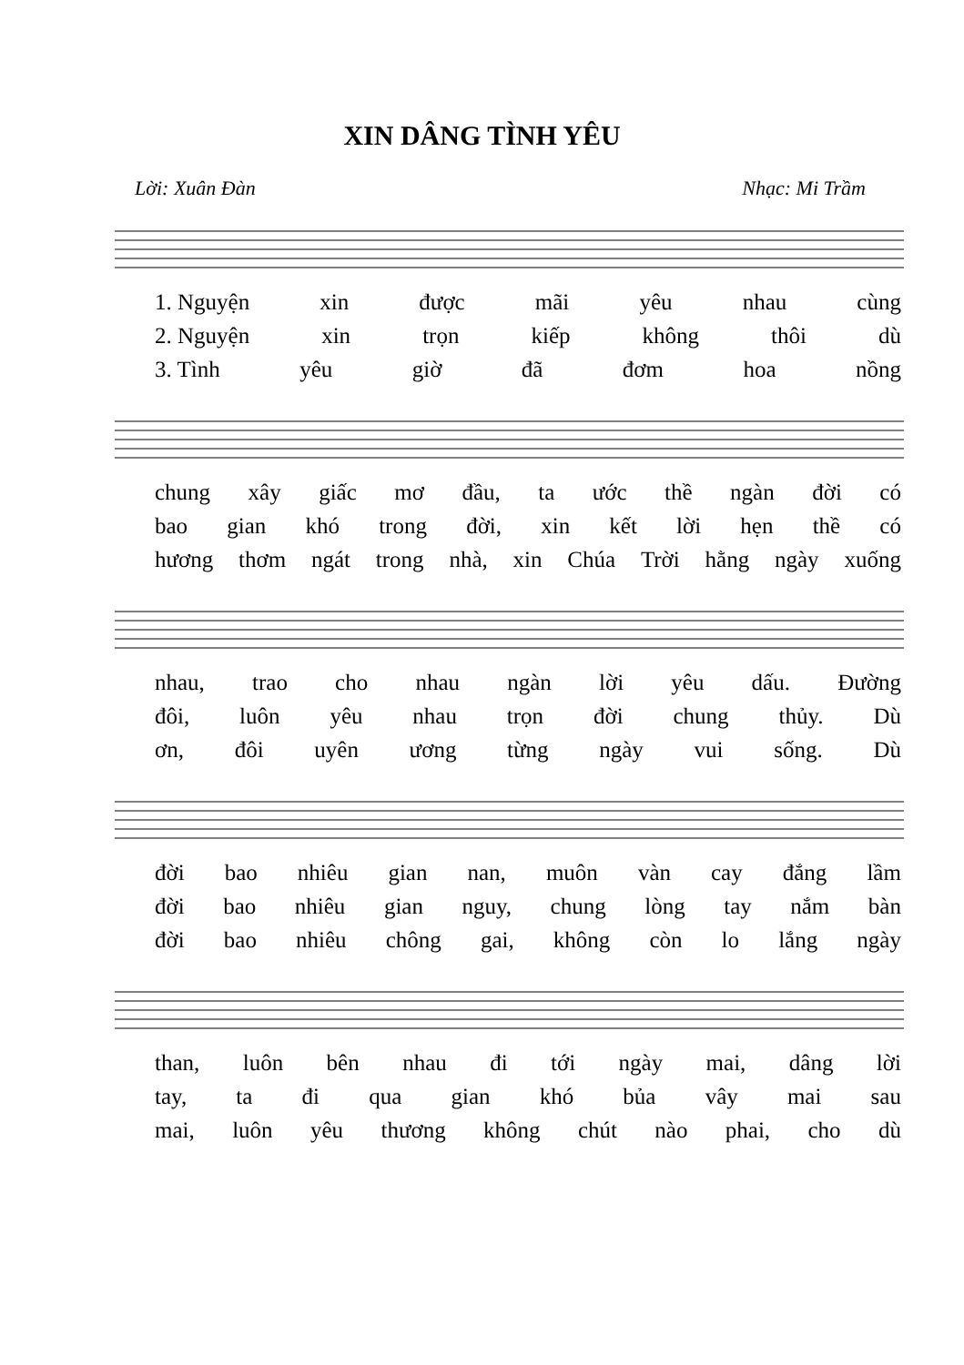XIN DÂNG TÌNH YÊU
Lời: Xuân Đàn Nhạc: Mi Trầm
1. Nguyện xin được mãi yêu nhau cùng
2. Nguyện xin trọn kiếp không thôi dù
3. Tình yêu giờ đã đơm hoa nồng
chung xây giấc mơ đầu, ta ước thề ngàn đời có
bao gian khó trong đời, xin kết lời hẹn thề có
hương thơm ngát trong nhà, xin Chúa Trời hằng ngày xuống
nhau, trao cho nhau ngàn lời yêu dấu. Đường
đôi, luôn yêu nhau trọn đời chung thủy. Dù
ơn, đôi uyên ương từng ngày vui sống. Dù
đời bao nhiêu gian nan, muôn vàn cay đắng lầm
đời bao nhiêu gian nguy, chung lòng tay nắm bàn
đời bao nhiêu chông gai, không còn lo lắng ngày
than, luôn bên nhau đi tới ngày mai, dâng lời
tay, ta đi qua gian khó bủa vây mai sau
mai, luôn yêu thương không chút nào phai, cho dù